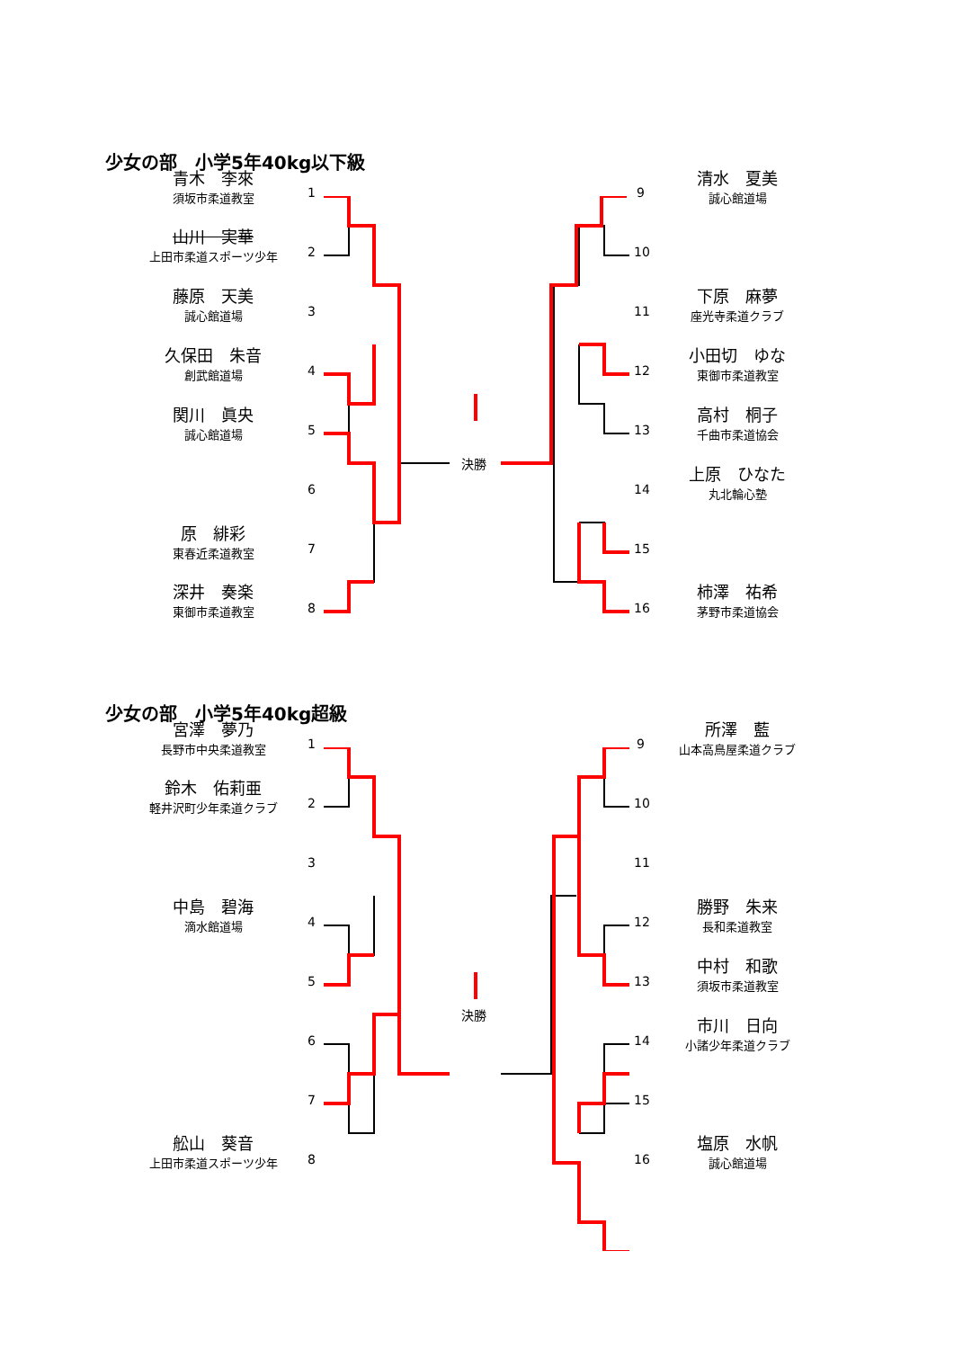少女の部　小学5年40kg以下級
青木　李來
須坂市柔道教室
山川　実華
上田市柔道スポーツ少年
藤原　天美
誠心館道場
久保田　朱音
創武館道場
関川　眞央
誠心館道場
原　緋彩
東春近柔道教室
深井　奏楽
東御市柔道教室
1
2
3
4
5
6
7
8
決勝
9
10
11
12
13
14
15
16
清水　夏美
誠心館道場
下原　麻夢
座光寺柔道クラブ
小田切　ゆな
東御市柔道教室
高村　桐子
千曲市柔道協会
上原　ひなた
丸北輪心塾
柿澤　祐希
茅野市柔道協会
少女の部　小学5年40kg超級
宮澤　夢乃
長野市中央柔道教室
鈴木　佑莉亜
軽井沢町少年柔道クラブ
中島　碧海
滴水館道場
舩山　葵音
上田市柔道スポーツ少年
1
2
3
4
5
6
7
8
決勝
9
10
11
12
13
14
15
16
所澤　藍
山本高鳥屋柔道クラブ
勝野　朱来
長和柔道教室
中村　和歌
須坂市柔道教室
市川　日向
小諸少年柔道クラブ
塩原　水帆
誠心館道場